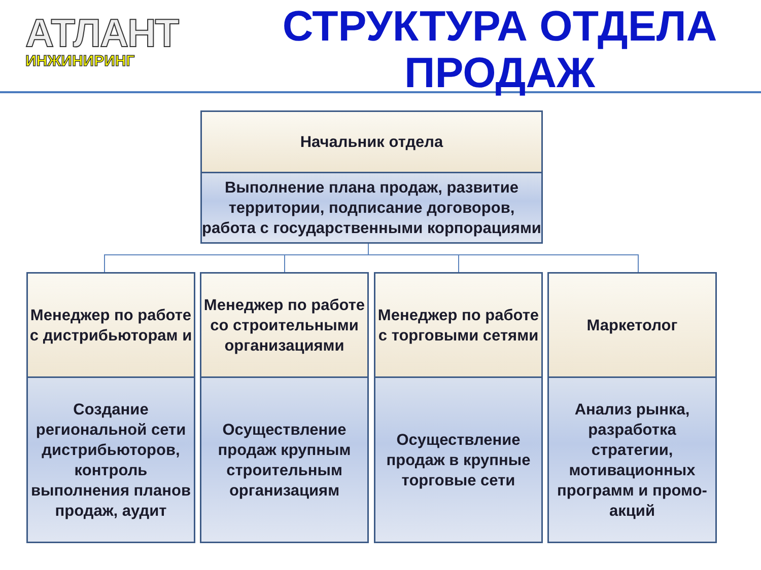АТЛАНТ
ИНЖИНИРИНГ
СТРУКТУРА ОТДЕЛА ПРОДАЖ
Начальник отдела
Выполнение плана продаж, развитие территории, подписание договоров, работа с государственными корпорациями
Менеджер по работе с дистрибьюторам и
Создание региональной сети дистрибьюторов, контроль выполнения планов продаж, аудит
Менеджер по работе со строительными организациями
Осуществление продаж крупным строительным организациям
Менеджер по работе с торговыми сетями
Осуществление продаж в крупные торговые сети
Маркетолог
Анализ рынка, разработка стратегии, мотивационных программ и промо-акций